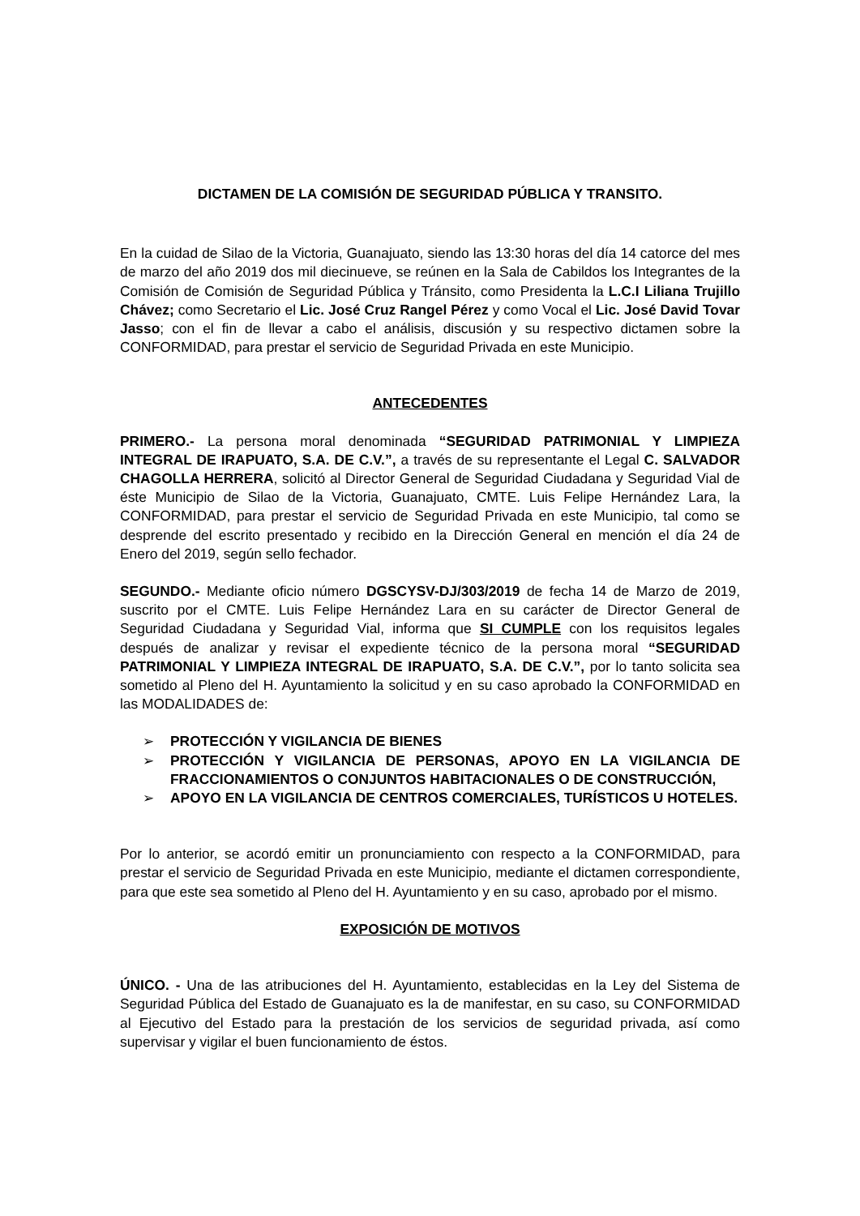DICTAMEN DE LA COMISIÓN DE SEGURIDAD PÚBLICA Y TRANSITO.
En la cuidad de Silao de la Victoria, Guanajuato, siendo las 13:30 horas del día 14 catorce del mes de marzo del año 2019 dos mil diecinueve, se reúnen en la Sala de Cabildos los Integrantes de la Comisión de Comisión de Seguridad Pública y Tránsito, como Presidenta la L.C.I Liliana Trujillo Chávez; como Secretario el Lic. José Cruz Rangel Pérez y como Vocal el Lic. José David Tovar Jasso; con el fin de llevar a cabo el análisis, discusión y su respectivo dictamen sobre la CONFORMIDAD, para prestar el servicio de Seguridad Privada en este Municipio.
ANTECEDENTES
PRIMERO.- La persona moral denominada “SEGURIDAD PATRIMONIAL Y LIMPIEZA INTEGRAL DE IRAPUATO, S.A. DE C.V.”, a través de su representante el Legal C. SALVADOR CHAGOLLA HERRERA, solicitó al Director General de Seguridad Ciudadana y Seguridad Vial de éste Municipio de Silao de la Victoria, Guanajuato, CMTE. Luis Felipe Hernández Lara, la CONFORMIDAD, para prestar el servicio de Seguridad Privada en este Municipio, tal como se desprende del escrito presentado y recibido en la Dirección General en mención el día 24 de Enero del 2019, según sello fechador.
SEGUNDO.- Mediante oficio número DGSCYSV-DJ/303/2019 de fecha 14 de Marzo de 2019, suscrito por el CMTE. Luis Felipe Hernández Lara en su carácter de Director General de Seguridad Ciudadana y Seguridad Vial, informa que SI CUMPLE con los requisitos legales después de analizar y revisar el expediente técnico de la persona moral “SEGURIDAD PATRIMONIAL Y LIMPIEZA INTEGRAL DE IRAPUATO, S.A. DE C.V.”, por lo tanto solicita sea sometido al Pleno del H. Ayuntamiento la solicitud y en su caso aprobado la CONFORMIDAD en las MODALIDADES de:
➢ PROTECCIÓN Y VIGILANCIA DE BIENES
➢ PROTECCIÓN Y VIGILANCIA DE PERSONAS, APOYO EN LA VIGILANCIA DE FRACCIONAMIENTOS O CONJUNTOS HABITACIONALES O DE CONSTRUCCIÓN,
➢ APOYO EN LA VIGILANCIA DE CENTROS COMERCIALES, TURÍSTICOS U HOTELES.
Por lo anterior, se acordó emitir un pronunciamiento con respecto a la CONFORMIDAD, para prestar el servicio de Seguridad Privada en este Municipio, mediante el dictamen correspondiente, para que este sea sometido al Pleno del H. Ayuntamiento y en su caso, aprobado por el mismo.
EXPOSICIÓN DE MOTIVOS
ÚNICO. - Una de las atribuciones del H. Ayuntamiento, establecidas en la Ley del Sistema de Seguridad Pública del Estado de Guanajuato es la de manifestar, en su caso, su CONFORMIDAD al Ejecutivo del Estado para la prestación de los servicios de seguridad privada, así como supervisar y vigilar el buen funcionamiento de éstos.